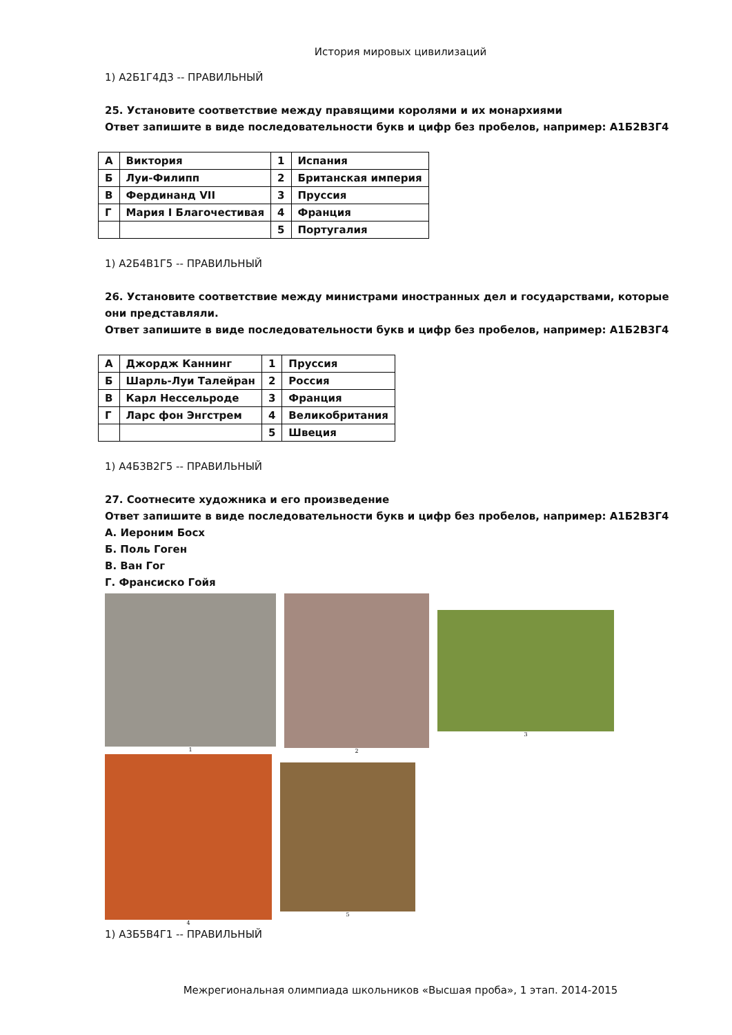История мировых цивилизаций
1) А2Б1Г4Д3 -- ПРАВИЛЬНЫЙ
25. Установите соответствие между правящими королями и их монархиями
Ответ запишите в виде последовательности букв и цифр без пробелов, например: А1Б2В3Г4
| А | Виктория | 1 | Испания |
| Б | Луи-Филипп | 2 | Британская империя |
| В | Фердинанд VII | 3 | Пруссия |
| Г | Мария I Благочестивая | 4 | Франция |
| | | 5 | Португалия |
1) А2Б4В1Г5 -- ПРАВИЛЬНЫЙ
26. Установите соответствие между министрами иностранных дел и государствами, которые они представляли.
Ответ запишите в виде последовательности букв и цифр без пробелов, например: А1Б2В3Г4
| А | Джордж Каннинг | 1 | Пруссия |
| Б | Шарль-Луи Талейран | 2 | Россия |
| В | Карл Нессельроде | 3 | Франция |
| Г | Ларс фон Энгстрем | 4 | Великобритания |
| | | 5 | Швеция |
1) А4Б3В2Г5 -- ПРАВИЛЬНЫЙ
27. Соотнесите художника и его произведение
Ответ запишите в виде последовательности букв и цифр без пробелов, например: А1Б2В3Г4
А. Иероним Босх
Б. Поль Гоген
В. Ван Гог
Г. Франсиско Гойя
1 2 3
4 5
1) А3Б5В4Г1 -- ПРАВИЛЬНЫЙ
Межрегиональная олимпиада школьников «Высшая проба», 1 этап. 2014-2015